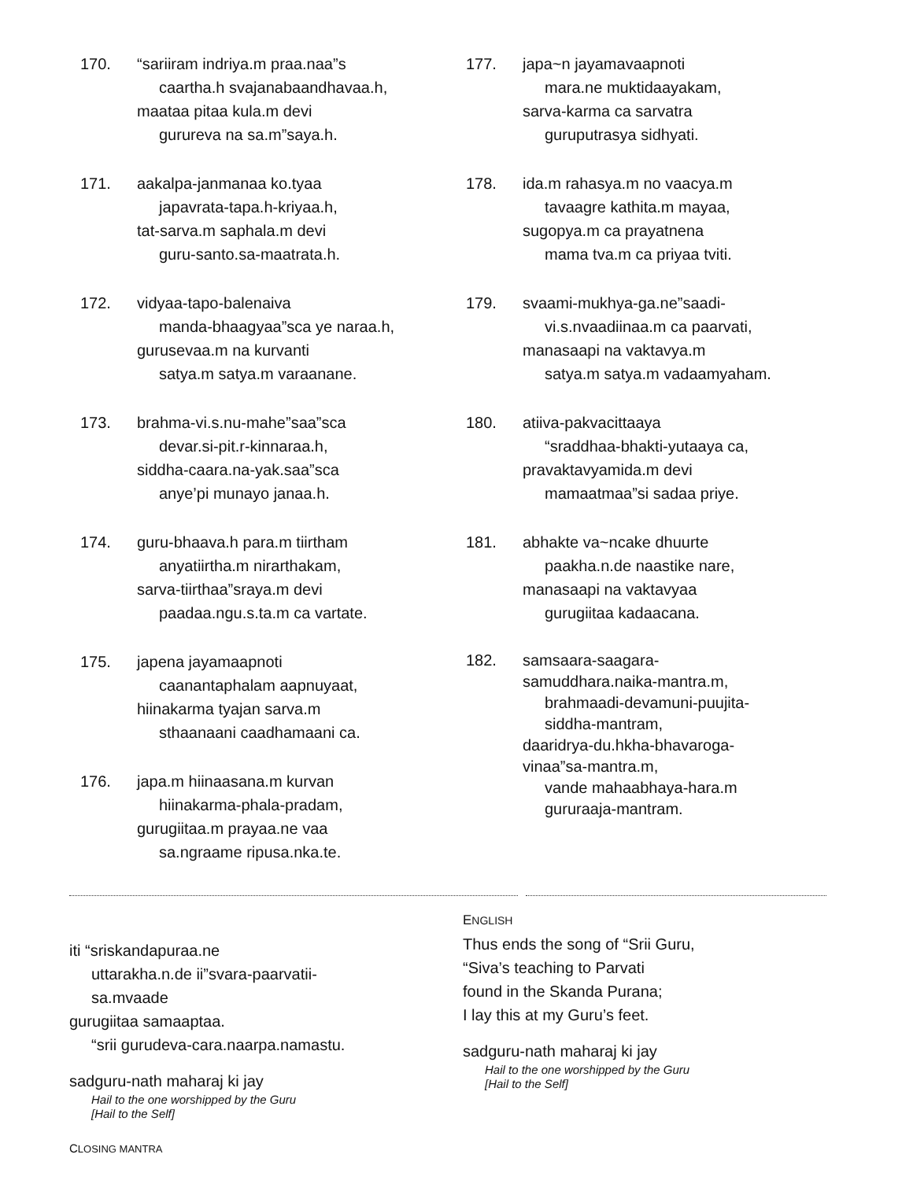170. “sariiram indriya.m praa.naa”s
caartha.h svajanabaandhavaa.h,
maataa pitaa kula.m devi
gurureva na sa.m”saya.h.
171. aakalpa-janmanaa ko.tyaa
japavrata-tapa.h-kriyaa.h,
tat-sarva.m saphala.m devi
guru-santo.sa-maatrata.h.
172. vidyaa-tapo-balenaiva
manda-bhaagyaa”sca ye naraa.h,
gurusevaa.m na kurvanti
satya.m satya.m varaanane.
173. brahma-vi.s.nu-mahe”saa”sca
devar.si-pit.r-kinnaraa.h,
siddha-caara.na-yak.saa”sca
anye’pi munayo janaa.h.
174. guru-bhaava.h para.m tiirtham
anyatiirtha.m nirarthakam,
sarva-tiirthaa”sraya.m devi
paadaa.ngu.s.ta.m ca vartate.
175. japena jayamaapnoti
caanantaphalam aapnuyaat,
hiinakarma tyajan sarva.m
sthaanaani caadhamaani ca.
176. japa.m hiinaasana.m kurvan
hiinakarma-phala-pradam,
gurugiitaa.m prayaa.ne vaa
sa.ngraame ripusa.nka.te.
177. japa~n jayamavaapnoti
mara.ne muktidaayakam,
sarva-karma ca sarvatra
guruputrasya sidhyati.
178. ida.m rahasya.m no vaacya.m
tavaagre kathita.m mayaa,
sugopya.m ca prayatnena
mama tva.m ca priyaa tviti.
179. svaami-mukhya-ga.ne”saadi-
vi.s.nvaadiinaa.m ca paarvati,
manasaapi na vaktavya.m
satya.m satya.m vadaamyaham.
180. atiiva-pakvacittaaya
“sraddhaa-bhakti-yutaaya ca,
pravaktavyamida.m devi
mamaatmaa”si sadaa priye.
181. abhakte va~ncake dhuurte
paakha.n.de naastike nare,
manasaapi na vaktavyaa
gurugiitaa kadaacana.
182. samsaara-saagara-
samuddhara.naika-mantra.m,
brahmaadi-devamuni-puujita-
siddha-mantram,
daaridrya-du.hkha-bhavaroga-
vinaa”sa-mantra.m,
vande mahaabhaya-hara.m
gururaaja-mantram.
iti “sriskandapuraa.ne
uttarakha.n.de ii”svara-paarvatii-
sa.mvaade
gurugiitaa samaaptaa.
“srii gurudeva-cara.naarpa.namastu.
sadguru-nath maharaj ki jay
Hail to the one worshipped by the Guru
[Hail to the Self]
CLOSING MANTRA
ENGLISH
Thus ends the song of “Srii Guru,
“Siva’s teaching to Parvati
found in the Skanda Purana;
I lay this at my Guru’s feet.
sadguru-nath maharaj ki jay
Hail to the one worshipped by the Guru
[Hail to the Self]